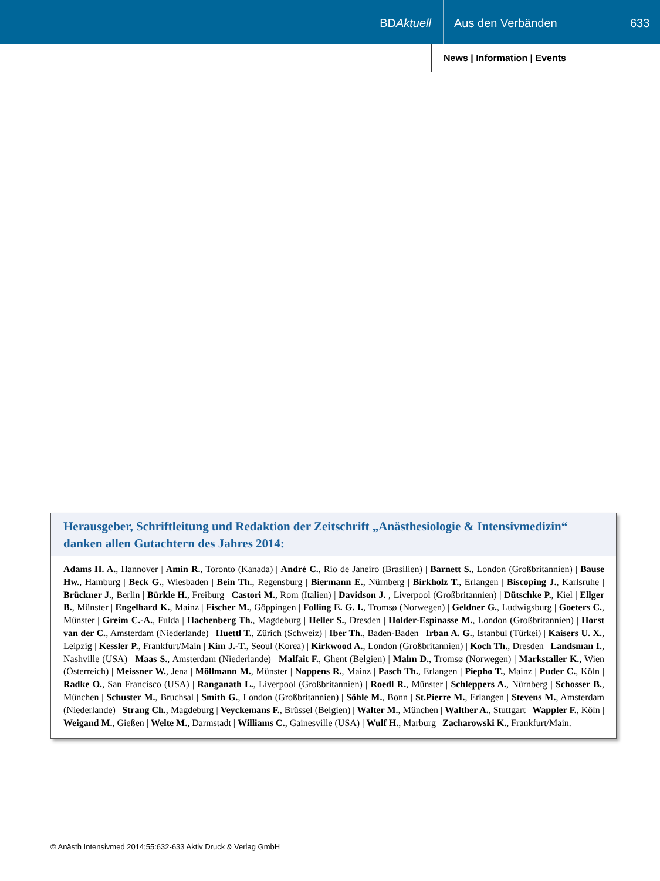BDAktuell Aus den Verbänden 633
News | Information | Events
Herausgeber, Schriftleitung und Redaktion der Zeitschrift „Anästhesiologie & Intensivmedizin“ danken allen Gutachtern des Jahres 2014:
Adams H. A., Hannover | Amin R., Toronto (Kanada) | André C., Rio de Janeiro (Brasilien) | Barnett S., London (Großbritannien) | Bause Hw., Hamburg | Beck G., Wiesbaden | Bein Th., Regensburg | Biermann E., Nürnberg | Birkholz T., Erlangen | Biscoping J., Karlsruhe | Brückner J., Berlin | Bürkle H., Freiburg | Castori M., Rom (Italien) | Davidson J. , Liverpool (Großbritannien) | Dütschke P., Kiel | Ellger B., Münster | Engelhard K., Mainz | Fischer M., Göppingen | Folling E. G. I., Tromsø (Norwegen) | Geldner G., Ludwigsburg | Goeters C., Münster | Greim C.-A., Fulda | Hachenberg Th., Magdeburg | Heller S., Dresden | Holder-Espinasse M., London (Großbritannien) | Horst van der C., Amsterdam (Niederlande) | Huettl T., Zürich (Schweiz) | Iber Th., Baden-Baden | Irban A. G., Istanbul (Türkei) | Kaisers U. X., Leipzig | Kessler P., Frankfurt/Main | Kim J.-T., Seoul (Korea) | Kirkwood A., London (Großbritannien) | Koch Th., Dresden | Landsman I., Nashville (USA) | Maas S., Amsterdam (Niederlande) | Malfait F., Ghent (Belgien) | Malm D., Tromsø (Norwegen) | Markstaller K., Wien (Österreich) | Meissner W., Jena | Möllmann M., Münster | Noppens R., Mainz | Pasch Th., Erlangen | Piepho T., Mainz | Puder C., Köln | Radke O., San Francisco (USA) | Ranganath L., Liverpool (Großbritannien) | Roedl R., Münster | Schleppers A., Nürnberg | Schosser B., München | Schuster M., Bruchsal | Smith G., London (Großbritannien) | Söhle M., Bonn | St.Pierre M., Erlangen | Stevens M., Amsterdam (Niederlande) | Strang Ch., Magdeburg | Veyckemans F., Brüssel (Belgien) | Walter M., München | Walther A., Stuttgart | Wappler F., Köln | Weigand M., Gießen | Welte M., Darmstadt | Williams C., Gainesville (USA) | Wulf H., Marburg | Zacharowski K., Frankfurt/Main.
© Anästh Intensivmed 2014;55:632-633 Aktiv Druck & Verlag GmbH